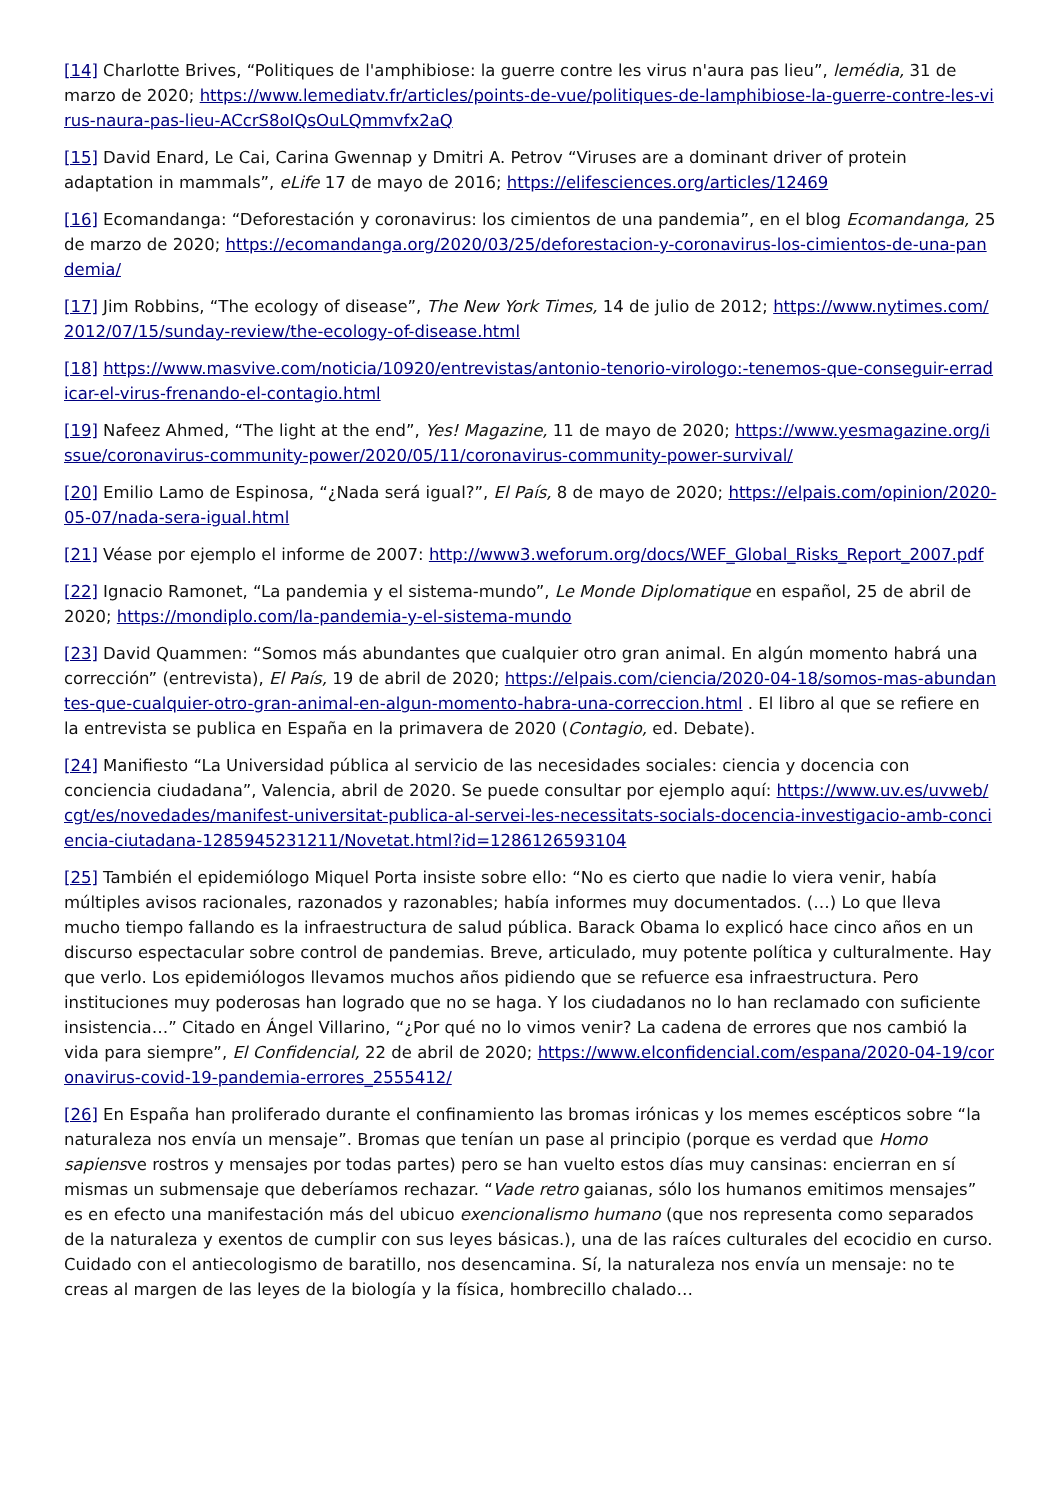[14] Charlotte Brives, “Politiques de l'amphibiose: la guerre contre les virus n'aura pas lieu”, lemédia, 31 de marzo de 2020; https://www.lemediatv.fr/articles/points-de-vue/politiques-de-lamphibiose-la-guerre-contre-les-virus-naura-pas-lieu-ACcrS8oIQsOuLQmmvfx2aQ
[15] David Enard, Le Cai, Carina Gwennap y Dmitri A. Petrov “Viruses are a dominant driver of protein adaptation in mammals”, eLife 17 de mayo de 2016; https://elifesciences.org/articles/12469
[16] Ecomandanga: “Deforestación y coronavirus: los cimientos de una pandemia”, en el blog Ecomandanga, 25 de marzo de 2020; https://ecomandanga.org/2020/03/25/deforestacion-y-coronavirus-los-cimientos-de-una-pandemia/
[17] Jim Robbins, “The ecology of disease”, The New York Times, 14 de julio de 2012; https://www.nytimes.com/2012/07/15/sunday-review/the-ecology-of-disease.html
[18] https://www.masvive.com/noticia/10920/entrevistas/antonio-tenorio-virologo:-tenemos-que-conseguir-erradicar-el-virus-frenando-el-contagio.html
[19] Nafeez Ahmed, “The light at the end”, Yes! Magazine, 11 de mayo de 2020; https://www.yesmagazine.org/issue/coronavirus-community-power/2020/05/11/coronavirus-community-power-survival/
[20] Emilio Lamo de Espinosa, “¿Nada será igual?”, El País, 8 de mayo de 2020; https://elpais.com/opinion/2020-05-07/nada-sera-igual.html
[21] Véase por ejemplo el informe de 2007: http://www3.weforum.org/docs/WEF_Global_Risks_Report_2007.pdf
[22] Ignacio Ramonet, “La pandemia y el sistema-mundo”, Le Monde Diplomatique en español, 25 de abril de 2020; https://mondiplo.com/la-pandemia-y-el-sistema-mundo
[23] David Quammen: “Somos más abundantes que cualquier otro gran animal. En algún momento habrá una corrección” (entrevista), El País, 19 de abril de 2020; https://elpais.com/ciencia/2020-04-18/somos-mas-abundantes-que-cualquier-otro-gran-animal-en-algun-momento-habra-una-correccion.html . El libro al que se refiere en la entrevista se publica en España en la primavera de 2020 (Contagio, ed. Debate).
[24] Manifiesto “La Universidad pública al servicio de las necesidades sociales: ciencia y docencia con conciencia ciudadana”, Valencia, abril de 2020. Se puede consultar por ejemplo aquí: https://www.uv.es/uvweb/cgt/es/novedades/manifest-universitat-publica-al-servei-les-necessitats-socials-docencia-investigacio-amb-conciencia-ciutadana-1285945231211/Novetat.html?id=1286126593104
[25] También el epidemiólogo Miquel Porta insiste sobre ello: “No es cierto que nadie lo viera venir, había múltiples avisos racionales, razonados y razonables; había informes muy documentados. (…) Lo que lleva mucho tiempo fallando es la infraestructura de salud pública. Barack Obama lo explicó hace cinco años en un discurso espectacular sobre control de pandemias. Breve, articulado, muy potente política y culturalmente. Hay que verlo. Los epidemiólogos llevamos muchos años pidiendo que se refuerce esa infraestructura. Pero instituciones muy poderosas han logrado que no se haga. Y los ciudadanos no lo han reclamado con suficiente insistencia…” Citado en Ángel Villarino, “¿Por qué no lo vimos venir? La cadena de errores que nos cambió la vida para siempre”, El Confidencial, 22 de abril de 2020; https://www.elconfidencial.com/espana/2020-04-19/coronavirus-covid-19-pandemia-errores_2555412/
[26] En España han proliferado durante el confinamiento las bromas irónicas y los memes escépticos sobre “la naturaleza nos envía un mensaje”. Bromas que tenían un pase al principio (porque es verdad que Homo sapiensve rostros y mensajes por todas partes) pero se han vuelto estos días muy cansinas: encierran en sí mismas un submensaje que deberíamos rechazar. “Vade retro gaianas, sólo los humanos emitimos mensajes” es en efecto una manifestación más del ubicuo exencionalismo humano (que nos representa como separados de la naturaleza y exentos de cumplir con sus leyes básicas.), una de las raíces culturales del ecocidio en curso. Cuidado con el antiecologismo de baratillo, nos desencamina. Sí, la naturaleza nos envía un mensaje: no te creas al margen de las leyes de la biología y la física, hombrecillo chalado…